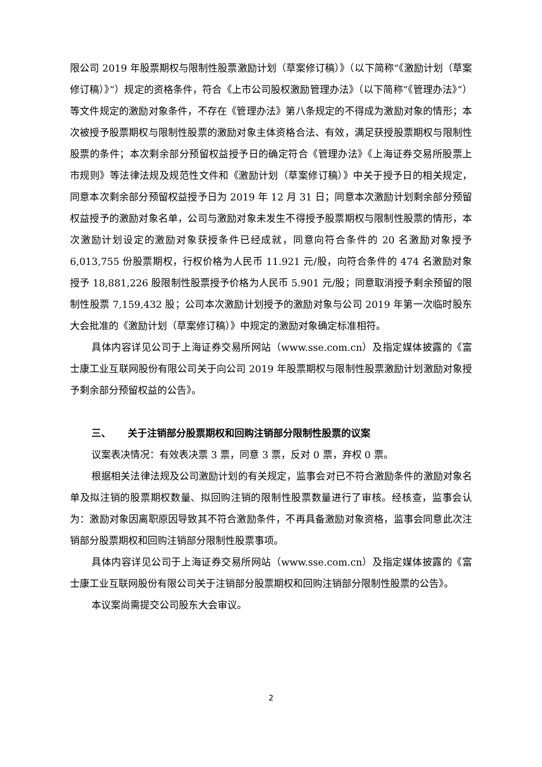限公司 2019 年股票期权与限制性股票激励计划（草案修订稿）》（以下简称“《激励计划（草案修订稿）》”）规定的资格条件，符合《上市公司股权激励管理办法》（以下简称“《管理办法》”）等文件规定的激励对象条件，不存在《管理办法》第八条规定的不得成为激励对象的情形；本次被授予股票期权与限制性股票的激励对象主体资格合法、有效，满足获授股票期权与限制性股票的条件；本次剩余部分预留权益授予日的确定符合《管理办法》《上海证券交易所股票上市规则》等法律法规及规范性文件和《激励计划（草案修订稿）》中关于授予日的相关规定，同意本次剩余部分预留权益授予日为 2019 年 12 月 31 日；同意本次激励计划剩余部分预留权益授予的激励对象名单，公司与激励对象未发生不得授予股票期权与限制性股票的情形，本次激励计划设定的激励对象获授条件已经成就，同意向符合条件的 20 名激励对象授予 6,013,755 份股票期权，行权价格为人民币 11.921 元/股，向符合条件的 474 名激励对象授予 18,881,226 股限制性股票授予价格为人民币 5.901 元/股；同意取消授予剩余预留的限制性股票 7,159,432 股；公司本次激励计划授予的激励对象与公司 2019 年第一次临时股东大会批准的《激励计划（草案修订稿）》中规定的激励对象确定标准相符。
具体内容详见公司于上海证券交易所网站（www.sse.com.cn）及指定媒体披露的《富士康工业互联网股份有限公司关于向公司 2019 年股票期权与限制性股票激励计划激励对象授予剩余部分预留权益的公告》。
三、 关于注销部分股票期权和回购注销部分限制性股票的议案
议案表决情况：有效表决票 3 票，同意 3 票，反对 0 票，弃权 0 票。
根据相关法律法规及公司激励计划的有关规定，监事会对已不符合激励条件的激励对象名单及拟注销的股票期权数量、拟回购注销的限制性股票数量进行了审核。经核查，监事会认为：激励对象因离职原因导致其不符合激励条件，不再具备激励对象资格，监事会同意此次注销部分股票期权和回购注销部分限制性股票事项。
具体内容详见公司于上海证券交易所网站（www.sse.com.cn）及指定媒体披露的《富士康工业互联网股份有限公司关于注销部分股票期权和回购注销部分限制性股票的公告》。
本议案尚需提交公司股东大会审议。
2